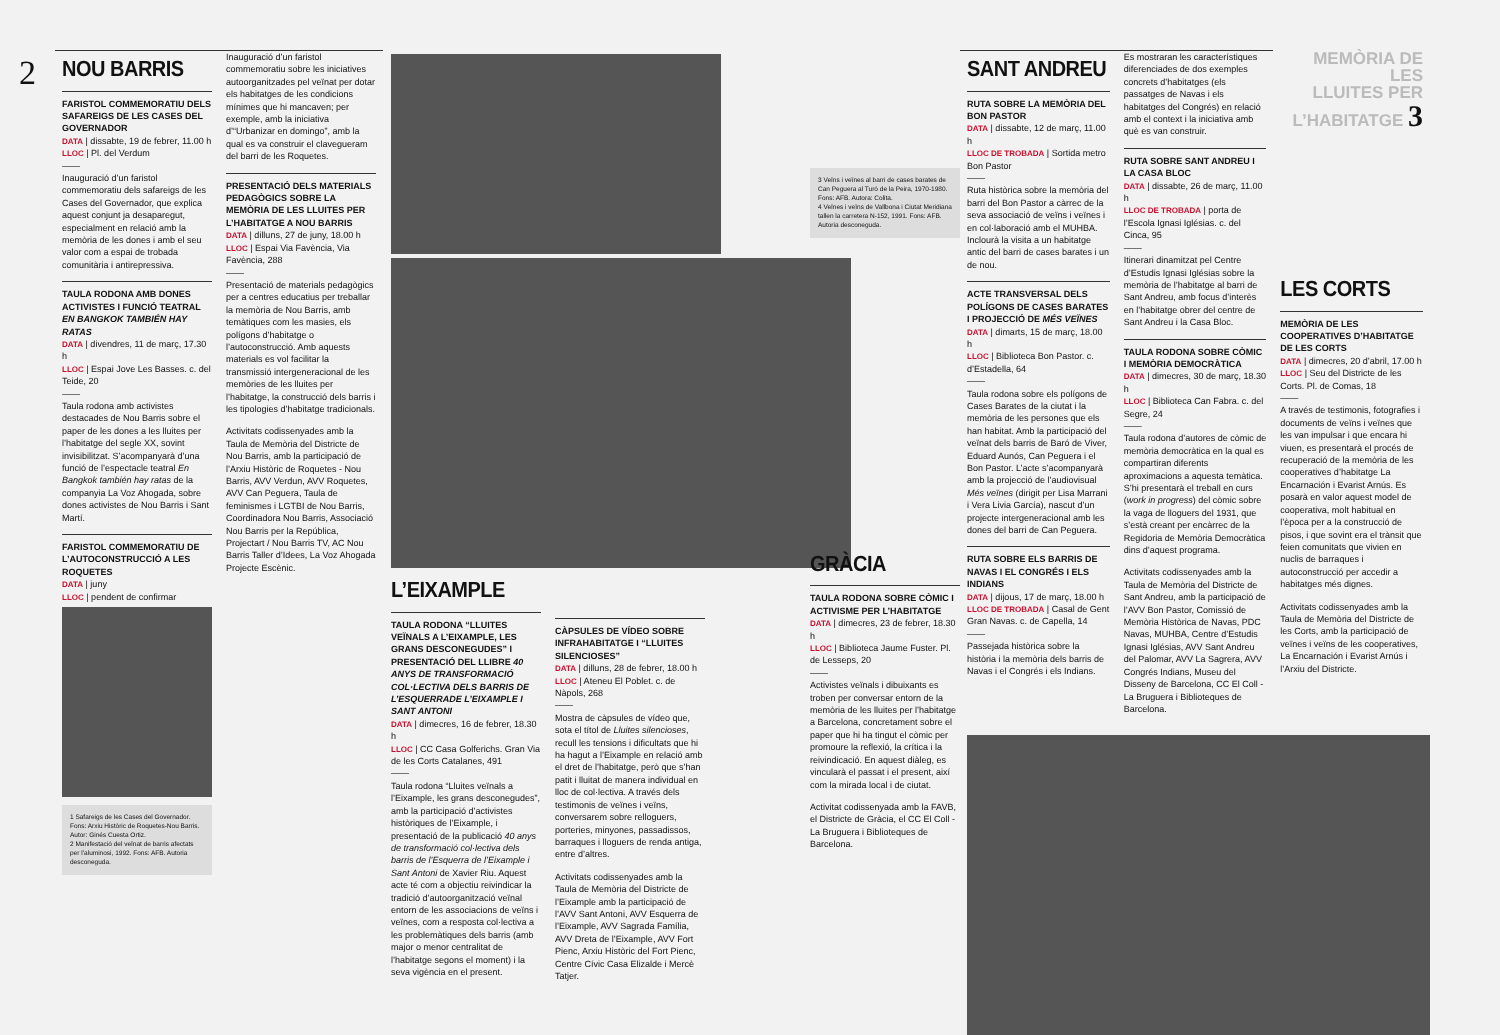2
NOU BARRIS
FARISTOL COMMEMORATIU DELS SAFAREIGS DE LES CASES DEL GOVERNADOR
DATA | dissabte, 19 de febrer, 11.00 h
LLOC | Pl. del Verdum
——
Inauguració d’un faristol commemoratiu dels safareigs de les Cases del Governador, que explica aquest conjunt ja desaparegut, especialment en relació amb la memòria de les dones i amb el seu valor com a espai de trobada comunitària i antirepressiva.
TAULA RODONA AMB DONES ACTIVISTES I FUNCIÓ TEATRAL EN BANGKOK TAMBIÉN HAY RATAS
DATA | divendres, 11 de març, 17.30 h
LLOC | Espai Jove Les Basses. c. del Teide, 20
——
Taula rodona amb activistes destacades de Nou Barris sobre el paper de les dones a les lluites per l’habitatge del segle XX, sovint invisibilitzat. S’acompanyarà d’una funció de l’espectacle teatral En Bangkok también hay ratas de la companyia La Voz Ahogada, sobre dones activistes de Nou Barris i Sant Martí.
FARISTOL COMMEMORATIU DE L’AUTOCONSTRUCCIÓ A LES ROQUETES
DATA | juny
LLOC | pendent de confirmar
1 Safareigs de les Cases del Governador. Fons: Arxiu Històric de Roquetes-Nou Barris. Autor: Ginés Cuesta Ortiz.
2 Manifestació del veïnat de barris afectats per l’aluminosi, 1992. Fons: AFB. Autoria desconeguda.
Inauguració d’un faristol commemoratiu sobre les iniciatives autoorganitzades pel veïnat per dotar els habitatges de les condicions mínimes que hi mancaven; per exemple, amb la iniciativa d’“Urbanizar en domingo”, amb la qual es va construir el clavegueram del barri de les Roquetes.
PRESENTACIÓ DELS MATERIALS PEDAGÒGICS SOBRE LA MEMÒRIA DE LES LLUITES PER L’HABITATGE A NOU BARRIS
DATA | dilluns, 27 de juny, 18.00 h
LLOC | Espai Via Favència, Via Favència, 288
——
Presentació de materials pedagògics per a centres educatius per treballar la memòria de Nou Barris, amb temàtiques com les masies, els polígons d’habitatge o l’autoconstrucció. Amb aquests materials es vol facilitar la transmissió intergeneracional de les memòries de les lluites per l’habitatge, la construcció dels barris i les tipologies d’habitatge tradicionals.
Activitats codissenyades amb la Taula de Memòria del Districte de Nou Barris, amb la participació de l’Arxiu Històric de Roquetes - Nou Barris, AVV Verdun, AVV Roquetes, AVV Can Peguera, Taula de feminismes i LGTBI de Nou Barris, Coordinadora Nou Barris, Associació Nou Barris per la República, Projectart / Nou Barris TV, AC Nou Barris Taller d’Idees, La Voz Ahogada Projecte Escènic.
L’EIXAMPLE
TAULA RODONA “LLUITES VEÏNALS A L’EIXAMPLE, LES GRANS DESCONEGUDES” I PRESENTACIÓ DEL LLIBRE 40 ANYS DE TRANSFORMACIÓ COL·LECTIVA DELS BARRIS DE L’ESQUERRADE L’EIXAMPLE I SANT ANTONI
DATA | dimecres, 16 de febrer, 18.30 h
LLOC | CC Casa Golferichs. Gran Via de les Corts Catalanes, 491
——
Taula rodona “Lluites veïnals a l’Eixample, les grans desconegudes”, amb la participació d’activistes històriques de l’Eixample, i presentació de la publicació 40 anys de transformació col·lectiva dels barris de l’Esquerra de l’Eixample i Sant Antoni de Xavier Riu. Aquest acte té com a objectiu reivindicar la tradició d’autoorganització veïnal entorn de les associacions de veïns i veïnes, com a resposta col·lectiva a les problemàtiques dels barris (amb major o menor centralitat de l’habitatge segons el moment) i la seva vigència en el present.
CÀPSULES DE VÍDEO SOBRE INFRAHABITATGE I “LLUITES SILENCIOSES”
DATA | dilluns, 28 de febrer, 18.00 h
LLOC | Ateneu El Poblet. c. de Nàpols, 268
——
Mostra de càpsules de vídeo que, sota el títol de Lluites silencioses, recull les tensions i dificultats que hi ha hagut a l’Eixample en relació amb el dret de l’habitatge, però que s’han patit i lluitat de manera individual en lloc de col·lectiva. A través dels testimonis de veïnes i veïns, conversarem sobre relloguers, porteries, minyones, passadissos, barraques i lloguers de renda antiga, entre d’altres.
Activitats codissenyades amb la Taula de Memòria del Districte de l’Eixample amb la participació de l’AVV Sant Antoni, AVV Esquerra de l’Eixample, AVV Sagrada Família, AVV Dreta de l’Eixample, AVV Fort Pienc, Arxiu Històric del Fort Pienc, Centre Cívic Casa Elizalde i Mercè Tatjer.
3 Veïns i veïnes al barri de cases barates de Can Peguera al Turó de la Peira, 1970-1980. Fons: AFB. Autora: Colita.
4 Veïnes i veïns de Vallbona i Ciutat Meridiana tallen la carretera N-152, 1991. Fons: AFB. Autoria desconeguda.
GRÀCIA
TAULA RODONA SOBRE CÒMIC I ACTIVISME PER L’HABITATGE
DATA | dimecres, 23 de febrer, 18.30 h
LLOC | Biblioteca Jaume Fuster. Pl. de Lesseps, 20
——
Activistes veïnals i dibuixants es troben per conversar entorn de la memòria de les lluites per l’habitatge a Barcelona, concretament sobre el paper que hi ha tingut el còmic per promoure la reflexió, la crítica i la reivindicació. En aquest diàleg, es vincularà el passat i el present, així com la mirada local i de ciutat.
Activitat codissenyada amb la FAVB, el Districte de Gràcia, el CC El Coll - La Bruguera i Biblioteques de Barcelona.
SANT ANDREU
RUTA SOBRE LA MEMÒRIA DEL BON PASTOR
DATA | dissabte, 12 de març, 11.00 h
LLOC DE TROBADA | Sortida metro Bon Pastor
——
Ruta històrica sobre la memòria del barri del Bon Pastor a càrrec de la seva associació de veïns i veïnes i en col·laboració amb el MUHBA. Inclourà la visita a un habitatge antic del barri de cases barates i un de nou.
ACTE TRANSVERSAL DELS POLÍGONS DE CASES BARATES I PROJECCIÓ DE MÉS VEÏNES
DATA | dimarts, 15 de març, 18.00 h
LLOC | Biblioteca Bon Pastor. c. d’Estadella, 64
——
Taula rodona sobre els polígons de Cases Barates de la ciutat i la memòria de les persones que els han habitat. Amb la participació del veïnat dels barris de Baró de Viver, Eduard Aunós, Can Peguera i el Bon Pastor. L’acte s’acompanyarà amb la projecció de l’audiovisual Més veïnes (dirigit per Lisa Marrani i Vera Livia García), nascut d’un projecte intergeneracional amb les dones del barri de Can Peguera.
RUTA SOBRE ELS BARRIS DE NAVAS I EL CONGRÉS I ELS INDIANS
DATA | dijous, 17 de març, 18.00 h
LLOC DE TROBADA | Casal de Gent Gran Navas. c. de Capella, 14
——
Passejada històrica sobre la història i la memòria dels barris de Navas i el Congrés i els Indians.
Es mostraran les característiques diferenciades de dos exemples concrets d’habitatges (els passatges de Navas i els habitatges del Congrés) en relació amb el context i la iniciativa amb què es van construir.
RUTA SOBRE SANT ANDREU I LA CASA BLOC
DATA | dissabte, 26 de març, 11.00 h
LLOC DE TROBADA | porta de l’Escola Ignasi Iglésias. c. del Cinca, 95
——
Itinerari dinamitzat pel Centre d’Estudis Ignasi Iglésias sobre la memòria de l’habitatge al barri de Sant Andreu, amb focus d’interès en l’habitatge obrer del centre de Sant Andreu i la Casa Bloc.
TAULA RODONA SOBRE CÒMIC I MEMÒRIA DEMOCRÀTICA
DATA | dimecres, 30 de març, 18.30 h
LLOC | Biblioteca Can Fabra. c. del Segre, 24
——
Taula rodona d’autores de còmic de memòria democràtica en la qual es compartiran diferents aproximacions a aquesta temàtica. S’hi presentarà el treball en curs (work in progress) del còmic sobre la vaga de lloguers del 1931, que s’està creant per encàrrec de la Regidoria de Memòria Democràtica dins d’aquest programa.
Activitats codissenyades amb la Taula de Memòria del Districte de Sant Andreu, amb la participació de l’AVV Bon Pastor, Comissió de Memòria Històrica de Navas, PDC Navas, MUHBA, Centre d’Estudis Ignasi Iglésias, AVV Sant Andreu del Palomar, AVV La Sagrera, AVV Congrés Indians, Museu del Disseny de Barcelona, CC El Coll - La Bruguera i Biblioteques de Barcelona.
MEMÒRIA DE LES
LLUITES PER
L’HABITATGE 3
LES CORTS
MEMÒRIA DE LES COOPERATIVES D’HABITATGE DE LES CORTS
DATA | dimecres, 20 d’abril, 17.00 h
LLOC | Seu del Districte de les Corts. Pl. de Comas, 18
——
A través de testimonis, fotografies i documents de veïns i veïnes que les van impulsar i que encara hi viuen, es presentarà el procés de recuperació de la memòria de les cooperatives d’habitatge La Encarnación i Evarist Arnús. Es posarà en valor aquest model de cooperativa, molt habitual en l’època per a la construcció de pisos, i que sovint era el trànsit que feien comunitats que vivien en nuclis de barraques i autoconstrucció per accedir a habitatges més dignes.
Activitats codissenyades amb la Taula de Memòria del Districte de les Corts, amb la participació de veïnes i veïns de les cooperatives, La Encarnación i Evarist Arnús i l’Arxiu del Districte.